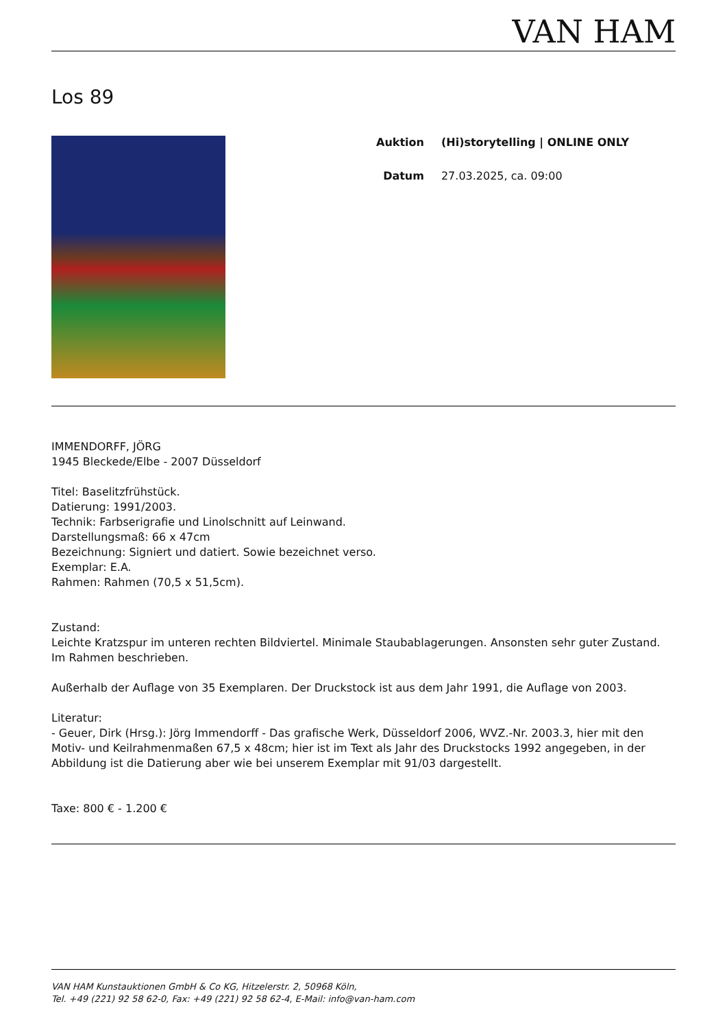VAN HAM
Los 89
| Auktion | (Hi)storytelling / ONLINE ONLY |
| Datum | 27.03.2025, ca. 09:00 |
IMMENDORFF, JÖRG
1945 Bleckede/Elbe - 2007 Düsseldorf
Titel: Baselitzfrühstück.
Datierung: 1991/2003.
Technik: Farbserigrafie und Linolschnitt auf Leinwand.
Darstellungsmaß: 66 x 47cm
Bezeichnung: Signiert und datiert. Sowie bezeichnet verso.
Exemplar: E.A.
Rahmen: Rahmen (70,5 x 51,5cm).
Zustand:
Leichte Kratzspur im unteren rechten Bildviertel. Minimale Staubablagerungen. Ansonsten sehr guter Zustand. Im Rahmen beschrieben.
Außerhalb der Auflage von 35 Exemplaren. Der Druckstock ist aus dem Jahr 1991, die Auflage von 2003.
Literatur:
- Geuer, Dirk (Hrsg.): Jörg Immendorff - Das grafische Werk, Düsseldorf 2006, WVZ.-Nr. 2003.3, hier mit den Motiv- und Keilrahmenmaßen 67,5 x 48cm; hier ist im Text als Jahr des Druckstocks 1992 angegeben, in der Abbildung ist die Datierung aber wie bei unserem Exemplar mit 91/03 dargestellt.
Taxe: 800 € - 1.200 €
VAN HAM Kunstauktionen GmbH & Co KG, Hitzelerstr. 2, 50968 Köln,
Tel. +49 (221) 92 58 62-0, Fax: +49 (221) 92 58 62-4, E-Mail: info@van-ham.com